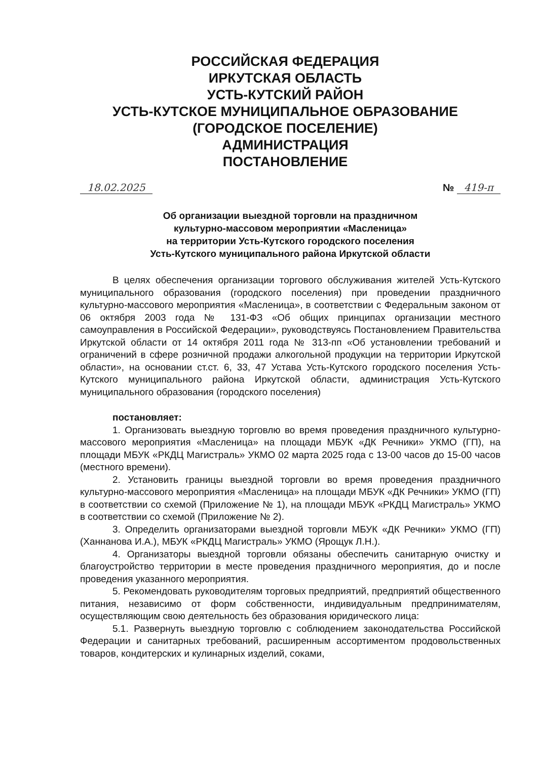РОССИЙСКАЯ ФЕДЕРАЦИЯ
ИРКУТСКАЯ ОБЛАСТЬ
УСТЬ-КУТСКИЙ РАЙОН
УСТЬ-КУТСКОЕ МУНИЦИПАЛЬНОЕ ОБРАЗОВАНИЕ
(ГОРОДСКОЕ ПОСЕЛЕНИЕ)
АДМИНИСТРАЦИЯ
ПОСТАНОВЛЕНИЕ
18.02.2025 № 419-п
Об организации выездной торговли на праздничном
культурно-массовом мероприятии «Масленица»
на территории Усть-Кутского городского поселения
Усть-Кутского муниципального района Иркутской области
В целях обеспечения организации торгового обслуживания жителей Усть-Кутского муниципального образования (городского поселения) при проведении праздничного культурно-массового мероприятия «Масленица», в соответствии с Федеральным законом от 06 октября 2003 года № 131-ФЗ «Об общих принципах организации местного самоуправления в Российской Федерации», руководствуясь Постановлением Правительства Иркутской области от 14 октября 2011 года № 313-пп «Об установлении требований и ограничений в сфере розничной продажи алкогольной продукции на территории Иркутской области», на основании ст.ст. 6, 33, 47 Устава Усть-Кутского городского поселения Усть-Кутского муниципального района Иркутской области, администрация Усть-Кутского муниципального образования (городского поселения)
постановляет:
1. Организовать выездную торговлю во время проведения праздничного культурно-массового мероприятия «Масленица» на площади МБУК «ДК Речники» УКМО (ГП), на площади МБУК «РКДЦ Магистраль» УКМО 02 марта 2025 года с 13-00 часов до 15-00 часов (местного времени).
2. Установить границы выездной торговли во время проведения праздничного культурно-массового мероприятия «Масленица» на площади МБУК «ДК Речники» УКМО (ГП) в соответствии со схемой (Приложение № 1), на площади МБУК «РКДЦ Магистраль» УКМО в соответствии со схемой (Приложение № 2).
3. Определить организаторами выездной торговли МБУК «ДК Речники» УКМО (ГП) (Ханнанова И.А.), МБУК «РКДЦ Магистраль» УКМО (Ярощук Л.Н.).
4. Организаторы выездной торговли обязаны обеспечить санитарную очистку и благоустройство территории в месте проведения праздничного мероприятия, до и после проведения указанного мероприятия.
5. Рекомендовать руководителям торговых предприятий, предприятий общественного питания, независимо от форм собственности, индивидуальным предпринимателям, осуществляющим свою деятельность без образования юридического лица:
5.1. Развернуть выездную торговлю с соблюдением законодательства Российской Федерации и санитарных требований, расширенным ассортиментом продовольственных товаров, кондитерских и кулинарных изделий, соками,